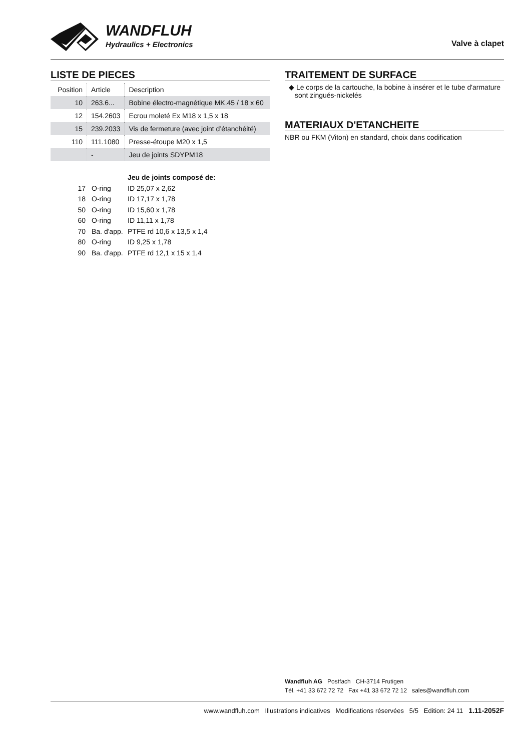WANDFLUH
Hydraulics + Electronics Valve à clapet
LISTE DE PIECES
| Position | Article | Description |
| --- | --- | --- |
| 10 | 263.6... | Bobine électro-magnétique MK.45 / 18 x 60 |
| 12 | 154.2603 | Ecrou moleté Ex M18 x 1,5 x 18 |
| 15 | 239.2033 | Vis de fermeture (avec joint d’étanchéité) |
| 110 | 111.1080 | Presse-étoupe M20 x 1,5 |
| | - | Jeu de joints SDYPM18 |
Jeu de joints composé de:
17 O-ring ID 25,07 x 2,62
18 O-ring ID 17,17 x 1,78
50 O-ring ID 15,60 x 1,78
60 O-ring ID 11,11 x 1,78
70 Ba. d'app. PTFE rd 10,6 x 13,5 x 1,4
80 O-ring ID 9,25 x 1,78
90 Ba. d'app. PTFE rd 12,1 x 15 x 1,4
TRAITEMENT DE SURFACE
◆ Le corps de la cartouche, la bobine à insérer et le tube d'armature sont zingués-nickelés
MATERIAUX D'ETANCHEITE
NBR ou FKM (Viton) en standard, choix dans codification
Wandfluh AG Postfach CH-3714 Frutigen
Tél. +41 33 672 72 72 Fax +41 33 672 72 12 sales@wandfluh.com
www.wandfluh.com Illustrations indicatives Modifications réservées 5/5 Edition: 24 11 1.11-2052F